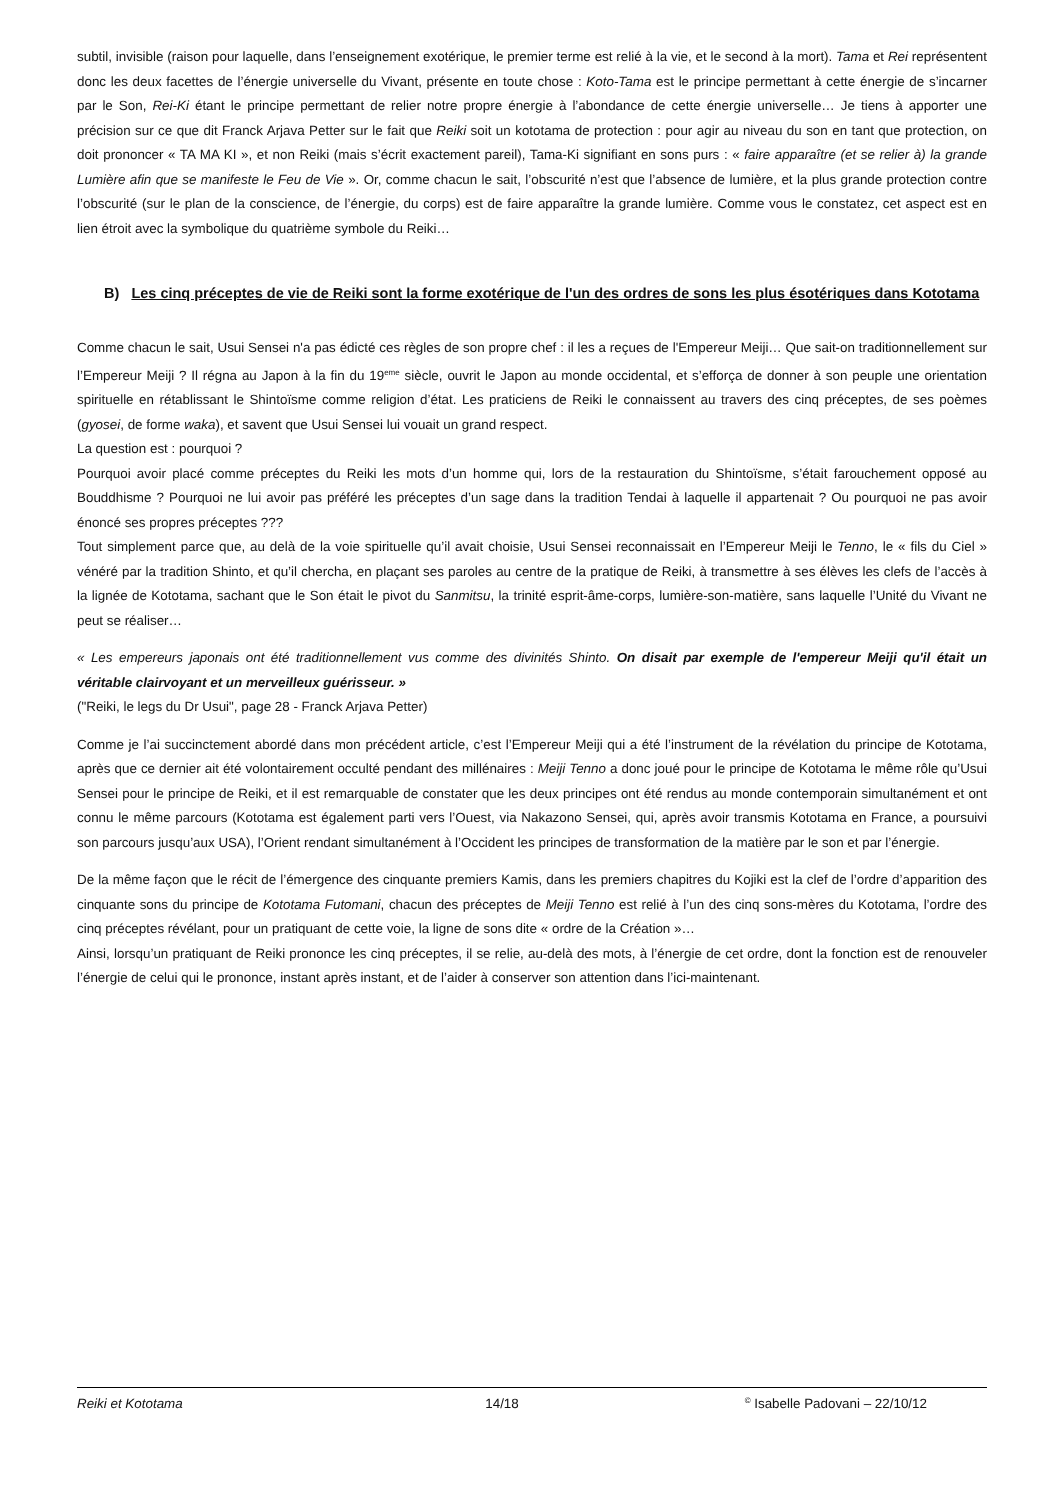subtil, invisible (raison pour laquelle, dans l’enseignement exotérique, le premier terme est relié à la vie, et le second à la mort). Tama et Rei représentent donc les deux facettes de l’énergie universelle du Vivant, présente en toute chose : Koto-Tama est le principe permettant à cette énergie de s’incarner par le Son, Rei-Ki étant le principe permettant de relier notre propre énergie à l’abondance de cette énergie universelle… Je tiens à apporter une précision sur ce que dit Franck Arjava Petter sur le fait que Reiki soit un kototama de protection : pour agir au niveau du son en tant que protection, on doit prononcer « TA MA KI », et non Reiki (mais s’écrit exactement pareil), Tama-Ki signifiant en sons purs : « faire apparaître (et se relier à) la grande Lumière afin que se manifeste le Feu de Vie ». Or, comme chacun le sait, l’obscurité n’est que l’absence de lumière, et la plus grande protection contre l’obscurité (sur le plan de la conscience, de l’énergie, du corps) est de faire apparaître la grande lumière. Comme vous le constatez, cet aspect est en lien étroit avec la symbolique du quatrième symbole du Reiki…
B) Les cinq préceptes de vie de Reiki sont la forme exotérique de l'un des ordres de sons les plus ésotériques dans Kototama
Comme chacun le sait, Usui Sensei n'a pas édicté ces règles de son propre chef : il les a reçues de l'Empereur Meiji… Que sait-on traditionnellement sur l’Empereur Meiji ? Il régna au Japon à la fin du 19<sup>eme</sup> siècle, ouvrit le Japon au monde occidental, et s’efforça de donner à son peuple une orientation spirituelle en rétablissant le Shintoïsme comme religion d’état. Les praticiens de Reiki le connaissent au travers des cinq préceptes, de ses poèmes (gyosei, de forme waka), et savent que Usui Sensei lui vouait un grand respect.
La question est : pourquoi ?
Pourquoi avoir placé comme préceptes du Reiki les mots d’un homme qui, lors de la restauration du Shintoïsme, s’était farouchement opposé au Bouddhisme ? Pourquoi ne lui avoir pas préféré les préceptes d’un sage dans la tradition Tendai à laquelle il appartenait ? Ou pourquoi ne pas avoir énoncé ses propres préceptes ???
Tout simplement parce que, au delà de la voie spirituelle qu’il avait choisie, Usui Sensei reconnaissait en l’Empereur Meiji le Tenno, le « fils du Ciel » vénéré par la tradition Shinto, et qu’il chercha, en plaçant ses paroles au centre de la pratique de Reiki, à transmettre à ses élèves les clefs de l’accès à la lignée de Kototama, sachant que le Son était le pivot du Sanmitsu, la trinité esprit-âme-corps, lumière-son-matière, sans laquelle l’Unité du Vivant ne peut se réaliser…
« Les empereurs japonais ont été traditionnellement vus comme des divinités Shinto. On disait par exemple de l'empereur Meiji qu'il était un véritable clairvoyant et un merveilleux guérisseur. »
("Reiki, le legs du Dr Usui", page 28 - Franck Arjava Petter)
Comme je l’ai succinctement abordé dans mon précédent article, c’est l’Empereur Meiji qui a été l’instrument de la révélation du principe de Kototama, après que ce dernier ait été volontairement occulté pendant des millénaires : Meiji Tenno a donc joué pour le principe de Kototama le même rôle qu’Usui Sensei pour le principe de Reiki, et il est remarquable de constater que les deux principes ont été rendus au monde contemporain simultanément et ont connu le même parcours (Kototama est également parti vers l’Ouest, via Nakazono Sensei, qui, après avoir transmis Kototama en France, a poursuivi son parcours jusqu’aux USA), l’Orient rendant simultanément à l’Occident les principes de transformation de la matière par le son et par l’énergie.
De la même façon que le récit de l’émergence des cinquante premiers Kamis, dans les premiers chapitres du Kojiki est la clef de l’ordre d’apparition des cinquante sons du principe de Kototama Futomani, chacun des préceptes de Meiji Tenno est relié à l’un des cinq sons-mères du Kototama, l’ordre des cinq préceptes révélant, pour un pratiquant de cette voie, la ligne de sons dite « ordre de la Création »…
Ainsi, lorsqu’un pratiquant de Reiki prononce les cinq préceptes, il se relie, au-delà des mots, à l’énergie de cet ordre, dont la fonction est de renouveler l’énergie de celui qui le prononce, instant après instant, et de l’aider à conserver son attention dans l’ici-maintenant.
Reiki et Kototama 14/18
<sup>©</sup> Isabelle Padovani – 22/10/12